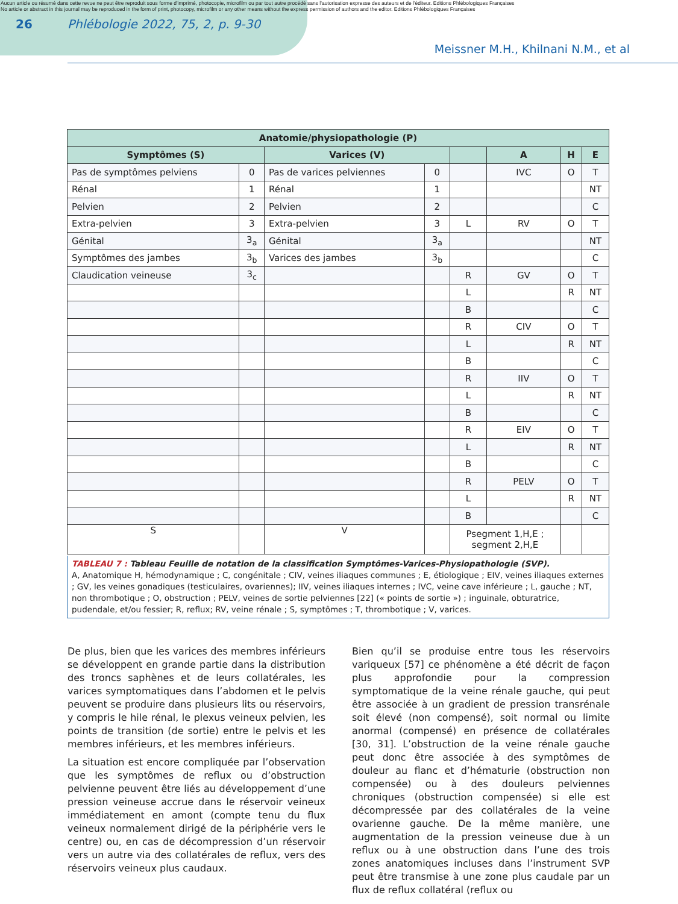Aucun article ou résumé dans cette revue ne peut être reproduit sous forme d'imprimé, photocopie, microfilm ou par tout autre procédé sans l'autorisation expresse des auteurs et de l'éditeur. Editions Phlébologiques Françaises
No article or abstract in this journal may be reproduced in the form of print, photocopy, microfilm or any other means without the express permission of authors and the editor. Editions Phlébologiques Françaises
26 Phlébologie 2022, 75, 2, p. 9-30
Meissner M.H., Khilnani N.M., et al
| Anatomie/physiopathologie (P) | | | | | | | |
| --- | --- | --- | --- | --- | --- | --- | --- |
| Symptômes (S) | | Varices (V) | | | A | H | E |
| Pas de symptômes pelviens | 0 | Pas de varices pelviennes | 0 | | IVC | O | T |
| Rénal | 1 | Rénal | 1 | | | | NT |
| Pelvien | 2 | Pelvien | 2 | | | | C |
| Extra-pelvien | 3 | Extra-pelvien | 3 | L | RV | O | T |
| Génital | 3<sub>a</sub> | Génital | 3<sub>a</sub> | | | | NT |
| Symptômes des jambes | 3<sub>b</sub> | Varices des jambes | 3<sub>b</sub> | | | | C |
| Claudication veineuse | 3<sub>c</sub> | | | R | GV | O | T |
| | | | | L | | R | NT |
| | | | | B | | | C |
| | | | | R | CIV | O | T |
| | | | | L | | R | NT |
| | | | | B | | | C |
| | | | | R | IIV | O | T |
| | | | | L | | R | NT |
| | | | | B | | | C |
| | | | | R | EIV | O | T |
| | | | | L | | R | NT |
| | | | | B | | | C |
| | | | | R | PELV | O | T |
| | | | | L | | R | NT |
| | | | | B | | | C |
| S | | V | | Psegment 1,H,E ; segment 2,H,E | | | |
TABLEAU 7 : Tableau Feuille de notation de la classification Symptômes-Varices-Physiopathologie (SVP).
A, Anatomique H, hémodynamique ; C, congénitale ; CIV, veines iliaques communes ; E, étiologique ; EIV, veines iliaques externes ; GV, les veines gonadiques (testiculaires, ovariennes); IIV, veines iliaques internes ; IVC, veine cave inférieure ; L, gauche ; NT, non thrombotique ; O, obstruction ; PELV, veines de sortie pelviennes [22] (« points de sortie ») ; inguinale, obturatrice, pudendale, et/ou fessier; R, reflux; RV, veine rénale ; S, symptômes ; T, thrombotique ; V, varices.
De plus, bien que les varices des membres inférieurs se développent en grande partie dans la distribution des troncs saphènes et de leurs collatérales, les varices symptomatiques dans l’abdomen et le pelvis peuvent se produire dans plusieurs lits ou réservoirs, y compris le hile rénal, le plexus veineux pelvien, les points de transition (de sortie) entre le pelvis et les membres inférieurs, et les membres inférieurs.
La situation est encore compliquée par l’observation que les symptômes de reflux ou d’obstruction pelvienne peuvent être liés au développement d’une pression veineuse accrue dans le réservoir veineux immédiatement en amont (compte tenu du flux veineux normalement dirigé de la périphérie vers le centre) ou, en cas de décompression d’un réservoir vers un autre via des collatérales de reflux, vers des réservoirs veineux plus caudaux.
Bien qu’il se produise entre tous les réservoirs variqueux [57] ce phénomène a été décrit de façon plus approfondie pour la compression symptomatique de la veine rénale gauche, qui peut être associée à un gradient de pression transrénale soit élevé (non compensé), soit normal ou limite anormal (compensé) en présence de collatérales [30, 31]. L’obstruction de la veine rénale gauche peut donc être associée à des symptômes de douleur au flanc et d’hématurie (obstruction non compensée) ou à des douleurs pelviennes chroniques (obstruction compensée) si elle est décompressée par des collatérales de la veine ovarienne gauche. De la même manière, une augmentation de la pression veineuse due à un reflux ou à une obstruction dans l’une des trois zones anatomiques incluses dans l’instrument SVP peut être transmise à une zone plus caudale par un flux de reflux collatéral (reflux ou